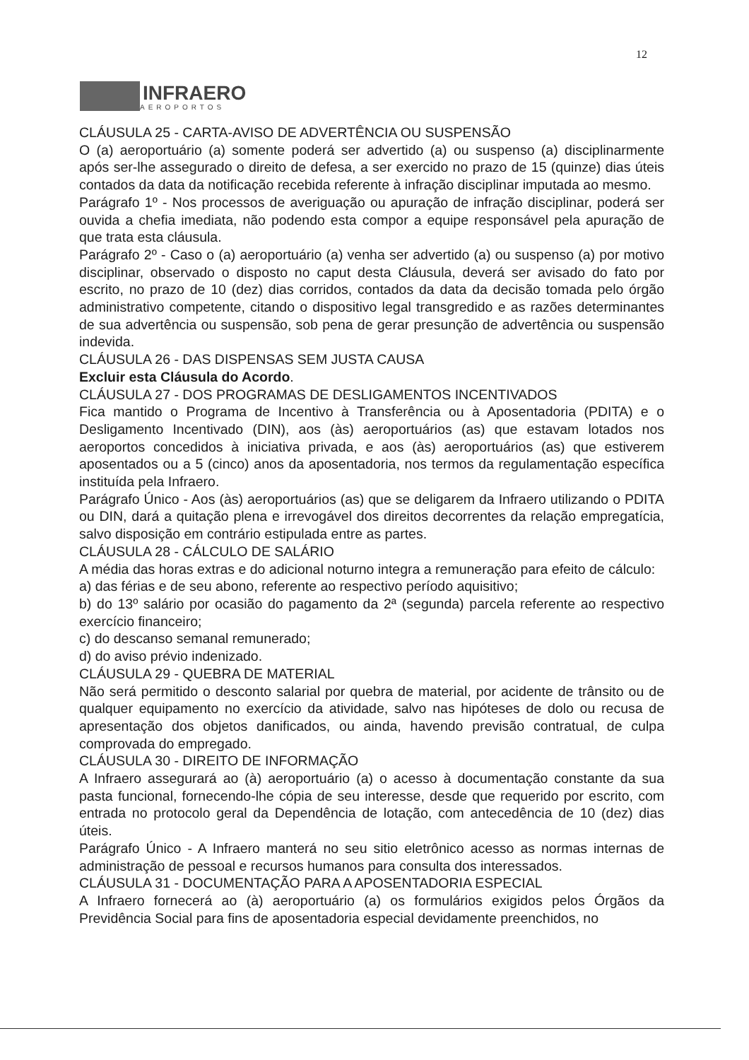12
INFRAERO
AEROPORTOS
CLÁUSULA 25 - CARTA-AVISO DE ADVERTÊNCIA OU SUSPENSÃO
O (a) aeroportuário (a) somente poderá ser advertido (a) ou suspenso (a) disciplinarmente após ser-lhe assegurado o direito de defesa, a ser exercido no prazo de 15 (quinze) dias úteis contados da data da notificação recebida referente à infração disciplinar imputada ao mesmo.
Parágrafo 1º - Nos processos de averiguação ou apuração de infração disciplinar, poderá ser ouvida a chefia imediata, não podendo esta compor a equipe responsável pela apuração de que trata esta cláusula.
Parágrafo 2º - Caso o (a) aeroportuário (a) venha ser advertido (a) ou suspenso (a) por motivo disciplinar, observado o disposto no caput desta Cláusula, deverá ser avisado do fato por escrito, no prazo de 10 (dez) dias corridos, contados da data da decisão tomada pelo órgão administrativo competente, citando o dispositivo legal transgredido e as razões determinantes de sua advertência ou suspensão, sob pena de gerar presunção de advertência ou suspensão indevida.
CLÁUSULA 26 - DAS DISPENSAS SEM JUSTA CAUSA
Excluir esta Cláusula do Acordo.
CLÁUSULA 27 - DOS PROGRAMAS DE DESLIGAMENTOS INCENTIVADOS
Fica mantido o Programa de Incentivo à Transferência ou à Aposentadoria (PDITA) e o Desligamento Incentivado (DIN), aos (às) aeroportuários (as) que estavam lotados nos aeroportos concedidos à iniciativa privada, e aos (às) aeroportuários (as) que estiverem aposentados ou a 5 (cinco) anos da aposentadoria, nos termos da regulamentação específica instituída pela Infraero.
Parágrafo Único - Aos (às) aeroportuários (as) que se deligarem da Infraero utilizando o PDITA ou DIN, dará a quitação plena e irrevogável dos direitos decorrentes da relação empregatícia, salvo disposição em contrário estipulada entre as partes.
CLÁUSULA 28 - CÁLCULO DE SALÁRIO
A média das horas extras e do adicional noturno integra a remuneração para efeito de cálculo:
a) das férias e de seu abono, referente ao respectivo período aquisitivo;
b) do 13º salário por ocasião do pagamento da 2ª (segunda) parcela referente ao respectivo exercício financeiro;
c) do descanso semanal remunerado;
d) do aviso prévio indenizado.
CLÁUSULA 29 - QUEBRA DE MATERIAL
Não será permitido o desconto salarial por quebra de material, por acidente de trânsito ou de qualquer equipamento no exercício da atividade, salvo nas hipóteses de dolo ou recusa de apresentação dos objetos danificados, ou ainda, havendo previsão contratual, de culpa comprovada do empregado.
CLÁUSULA 30 - DIREITO DE INFORMAÇÃO
A Infraero assegurará ao (à) aeroportuário (a) o acesso à documentação constante da sua pasta funcional, fornecendo-lhe cópia de seu interesse, desde que requerido por escrito, com entrada no protocolo geral da Dependência de lotação, com antecedência de 10 (dez) dias úteis.
Parágrafo Único - A Infraero manterá no seu sitio eletrônico acesso as normas internas de administração de pessoal e recursos humanos para consulta dos interessados.
CLÁUSULA 31 - DOCUMENTAÇÃO PARA A APOSENTADORIA ESPECIAL
A Infraero fornecerá ao (à) aeroportuário (a) os formulários exigidos pelos Órgãos da Previdência Social para fins de aposentadoria especial devidamente preenchidos, no